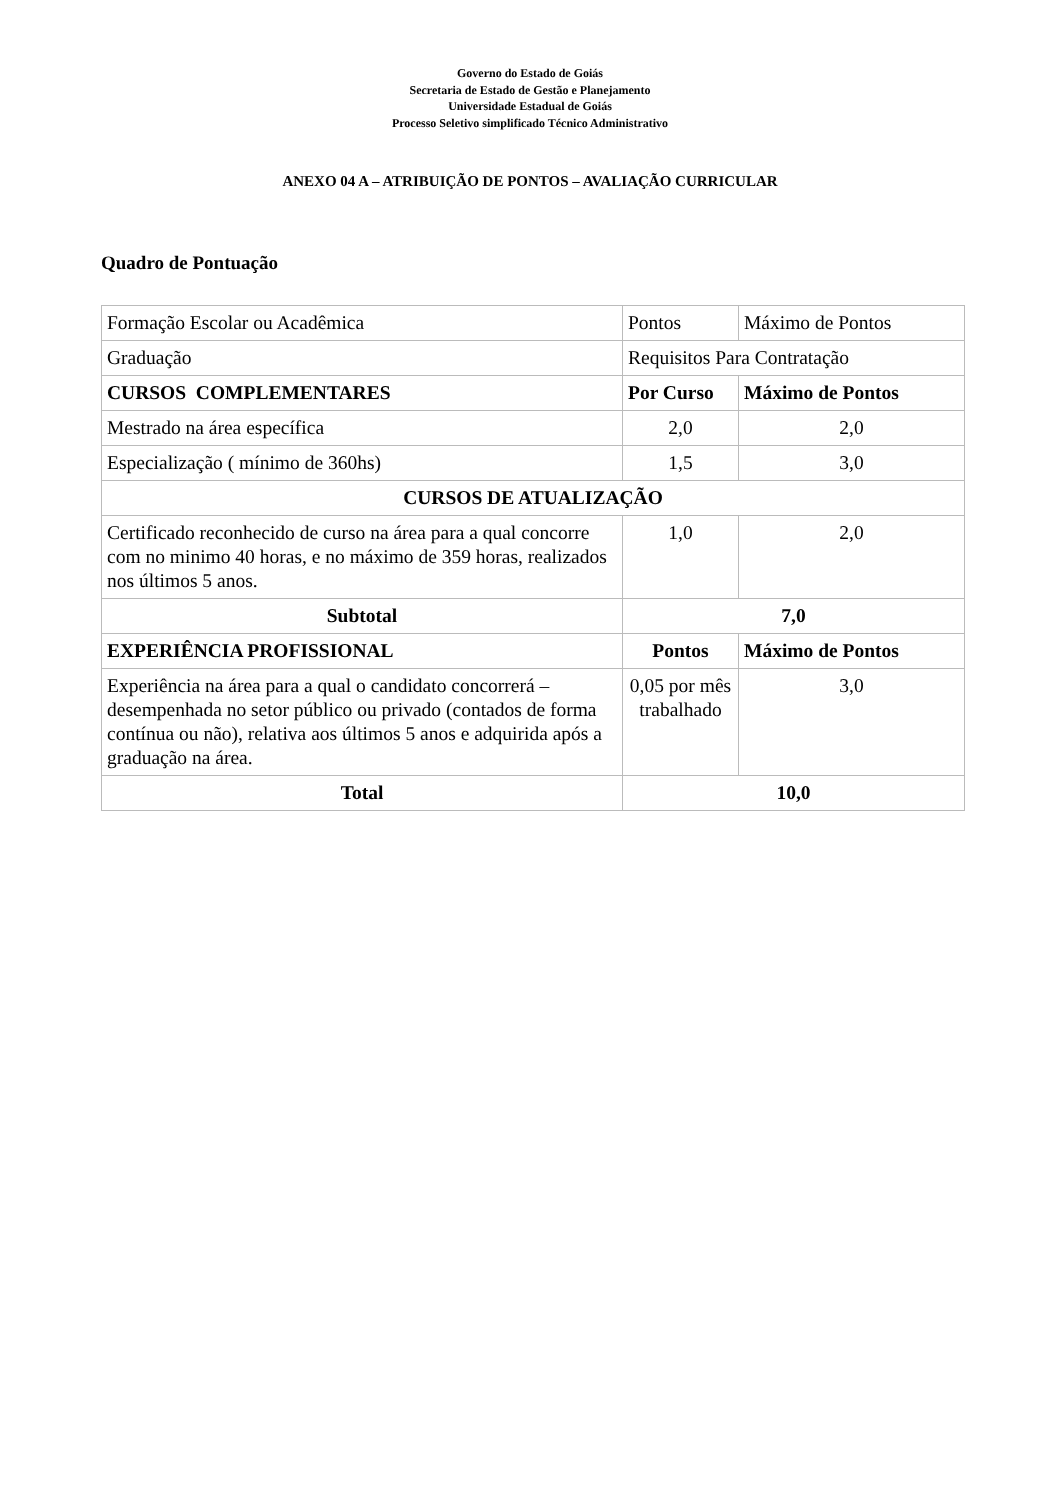Governo do Estado de Goiás
Secretaria de Estado de Gestão e Planejamento
Universidade Estadual de Goiás
Processo Seletivo simplificado Técnico Administrativo
ANEXO 04 A – ATRIBUIÇÃO DE PONTOS – AVALIAÇÃO CURRICULAR
Quadro de Pontuação
| Formação Escolar ou Acadêmica | Pontos | Máximo de Pontos |
| Graduação | Requisitos Para Contratação | |
| CURSOS COMPLEMENTARES | Por Curso | Máximo de Pontos |
| Mestrado na área específica | 2,0 | 2,0 |
| Especialização ( mínimo de 360hs) | 1,5 | 3,0 |
| CURSOS DE ATUALIZAÇÃO | | |
| Certificado reconhecido de curso na área para a qual concorre com no minimo 40 horas, e no máximo de 359 horas, realizados nos últimos 5 anos. | 1,0 | 2,0 |
| Subtotal | 7,0 | |
| EXPERIÊNCIA PROFISSIONAL | Pontos | Máximo de Pontos |
| Experiência na área para a qual o candidato concorrerá – desempenhada no setor público ou privado (contados de forma contínua ou não), relativa aos últimos 5 anos e adquirida após a graduação na área. | 0,05 por mês trabalhado | 3,0 |
| Total | 10,0 | |